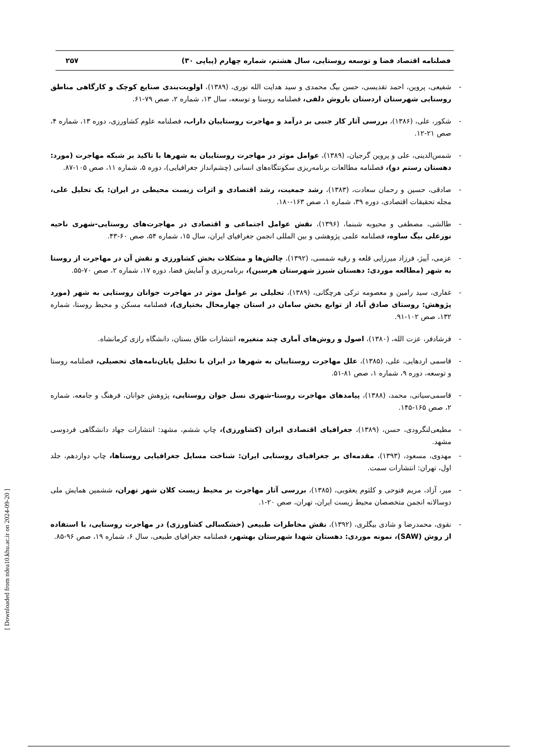فصلنامه اقتصاد فضا و توسعه روستایی، سال هشتم، شماره چهارم (پیاپی ۳۰) ۲۵۷
- شفیعی، پروین، احمد تقدیسی، حسن بیگ محمدی و سید هدایت الله نوری، (۱۳۸۹)، اولویت‌بندی صنایع کوچک و کارگاهی مناطق روستایی شهرستان اردستان باروش دلفی، فصلنامه روستا و توسعه، سال ۱۳، شماره ۲، صص ۷۹-۶۱.
- شکور، علی، (۱۳۸۶)، بررسی آثار کار جنبی بر درآمد و مهاجرت روستاییان داراب، فصلنامه علوم کشاورزی، دوره ۱۳، شماره ۴، صص ۲۱-۱۲.
- شمس‌الدینی، علی و پروین گرجیان، (۱۳۸۹)، عوامل موثر در مهاجرت روستاییان به شهرها با تاکید بر شبکه مهاجرت (مورد: دهستان رستم دو)، فصلنامه مطالعات برنامه‌ریزی سکونتگاه‌های انسانی (چشم‌انداز جغرافیایی)، دوره ۵، شماره ۱۱، صص ۱۰۵-۸۷.
- صادقی، حسین و رحمان سعادت، (۱۳۸۳)، رشد جمعیت، رشد اقتصادی و اثرات زیست محیطی در ایران: یک تحلیل علی، مجله تحقیقات اقتصادی، دوره ۳۹، شماره ۱، صص ۱۶۳-۱۸۰.
- طالشی، مصطفی و محبوبه شبنما، (۱۳۹۶)، نقش عوامل اجتماعی و اقتصادی در مهاجرت‌های روستایی-شهری ناحیه نورعلی بیگ ساوه، فصلنامه علمی پژوهشی و بین المللی انجمن جغرافیای ایران، سال ۱۵، شماره ۵۴، صص ۶۰-۴۳.
- عزمی، آییژ، فرزاد میرزایی قلعه و رقیه شمسی، (۱۳۹۲)، چالش‌ها و مشکلات بخش کشاورزی و نقش آن در مهاجرت از روستا به شهر (مطالعه موردی: دهستان شیرز شهرستان هرسین)، برنامه‌ریزی و آمایش فضا، دوره ۱۷، شماره ۲، صص ۷۰-۵۵.
- غفاری، سید رامین و معصومه ترکی هرچگانی، (۱۳۸۹)، تحلیلی بر عوامل موثر در مهاجرت جوانان روستایی به شهر (مورد پژوهش: روستای صادق آباد از توابع بخش سامان در استان چهارمحال بختیاری)، فصلنامه مسکن و محیط روستا، شماره ۱۳۲، صص ۱۰۲-۹۱.
- فرشادفر، عزت الله، (۱۳۸۰)، اصول و روش‌های آماری چند متغیره، انتشارات طاق بستان، دانشگاه رازی کرمانشاه.
- قاسمی اردهایی، علی، (۱۳۸۵)، علل مهاجرت روستاییان به شهرها در ایران با تحلیل پایان‌نامه‌های تحصیلی، فصلنامه روستا و توسعه، دوره ۹، شماره ۱، صص ۸۱-۵۱.
- قاسمی‌سیانی، محمد، (۱۳۸۸)، پیامدهای مهاجرت روستا-شهری نسل جوان روستایی، پژوهش جوانان، فرهنگ و جامعه، شماره ۲، صص ۱۶۵-۱۴۵.
- مطیعی‌لنگرودی، حسن، (۱۳۸۹)، جغرافیای اقتصادی ایران (کشاورزی)، چاپ ششم، مشهد: انتشارات جهاد دانشگاهی فردوسی مشهد.
- مهدوی، مسعود، (۱۳۹۳)، مقدمه‌ای بر جغرافیای روستایی ایران: شناخت مسایل جغرافیایی روستاها، چاپ دوازدهم، جلد اول، تهران: انتشارات سمت.
- میر، آزاد، مریم فتوحی و کلثوم یعقوبی، (۱۳۸۵)، بررسی آثار مهاجرت بر محیط زیست کلان شهر تهران، ششمین همایش ملی دوسالانه انجمن متخصصان محیط زیست ایران، تهران، صص ۲۰-۱.
- نقوی، محمدرضا و شادی بیگلری، (۱۳۹۲)، نقش مخاطرات طبیعی (خشکسالی کشاورزی) در مهاجرت روستایی، با استفاده از روش (SAW)، نمونه موردی: دهستان شهدا شهرستان بهشهر، فصلنامه جغرافیای طبیعی، سال ۶، شماره ۱۹، صص ۹۶-۸۵.
[ Downloaded from ndea10.khu.ac.ir on 2024-09-20 ]